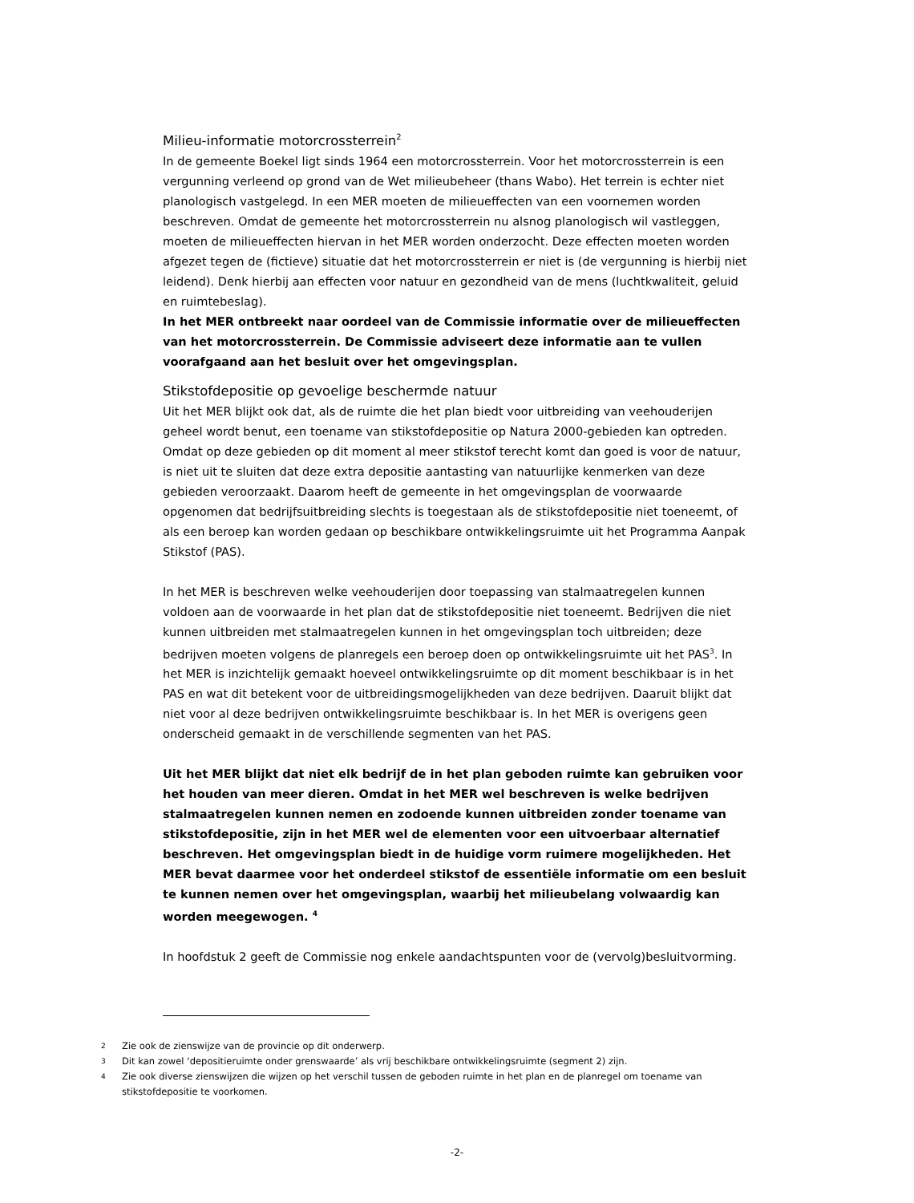Milieu-informatie motorcrossterrein<sup>2</sup>
In de gemeente Boekel ligt sinds 1964 een motorcrossterrein. Voor het motorcrossterrein is een vergunning verleend op grond van de Wet milieubeheer (thans Wabo). Het terrein is echter niet planologisch vastgelegd. In een MER moeten de milieueffecten van een voornemen worden beschreven. Omdat de gemeente het motorcrossterrein nu alsnog planologisch wil vastleggen, moeten de milieueffecten hiervan in het MER worden onderzocht. Deze effecten moeten worden afgezet tegen de (fictieve) situatie dat het motorcrossterrein er niet is (de vergunning is hierbij niet leidend). Denk hierbij aan effecten voor natuur en gezondheid van de mens (luchtkwaliteit, geluid en ruimtebeslag).
In het MER ontbreekt naar oordeel van de Commissie informatie over de milieueffecten van het motorcrossterrein. De Commissie adviseert deze informatie aan te vullen voorafgaand aan het besluit over het omgevingsplan.
Stikstofdepositie op gevoelige beschermde natuur
Uit het MER blijkt ook dat, als de ruimte die het plan biedt voor uitbreiding van veehouderijen geheel wordt benut, een toename van stikstofdepositie op Natura 2000-gebieden kan optreden. Omdat op deze gebieden op dit moment al meer stikstof terecht komt dan goed is voor de natuur, is niet uit te sluiten dat deze extra depositie aantasting van natuurlijke kenmerken van deze gebieden veroorzaakt. Daarom heeft de gemeente in het omgevingsplan de voorwaarde opgenomen dat bedrijfsuitbreiding slechts is toegestaan als de stikstofdepositie niet toeneemt, of als een beroep kan worden gedaan op beschikbare ontwikkelingsruimte uit het Programma Aanpak Stikstof (PAS).
In het MER is beschreven welke veehouderijen door toepassing van stalmaatregelen kunnen voldoen aan de voorwaarde in het plan dat de stikstofdepositie niet toeneemt. Bedrijven die niet kunnen uitbreiden met stalmaatregelen kunnen in het omgevingsplan toch uitbreiden; deze bedrijven moeten volgens de planregels een beroep doen op ontwikkelingsruimte uit het PAS<sup>3</sup>. In het MER is inzichtelijk gemaakt hoeveel ontwikkelingsruimte op dit moment beschikbaar is in het PAS en wat dit betekent voor de uitbreidingsmogelijkheden van deze bedrijven. Daaruit blijkt dat niet voor al deze bedrijven ontwikkelingsruimte beschikbaar is. In het MER is overigens geen onderscheid gemaakt in de verschillende segmenten van het PAS.
Uit het MER blijkt dat niet elk bedrijf de in het plan geboden ruimte kan gebruiken voor het houden van meer dieren. Omdat in het MER wel beschreven is welke bedrijven stalmaatregelen kunnen nemen en zodoende kunnen uitbreiden zonder toename van stikstofdepositie, zijn in het MER wel de elementen voor een uitvoerbaar alternatief beschreven. Het omgevingsplan biedt in de huidige vorm ruimere mogelijkheden. Het MER bevat daarmee voor het onderdeel stikstof de essentiële informatie om een besluit te kunnen nemen over het omgevingsplan, waarbij het milieubelang volwaardig kan worden meegewogen. <sup>4</sup>
In hoofdstuk 2 geeft de Commissie nog enkele aandachtspunten voor de (vervolg)besluitvorming.
2 Zie ook de zienswijze van de provincie op dit onderwerp.
3 Dit kan zowel ‘depositieruimte onder grenswaarde’ als vrij beschikbare ontwikkelingsruimte (segment 2) zijn.
4 Zie ook diverse zienswijzen die wijzen op het verschil tussen de geboden ruimte in het plan en de planregel om toename van stikstofdepositie te voorkomen.
-2-